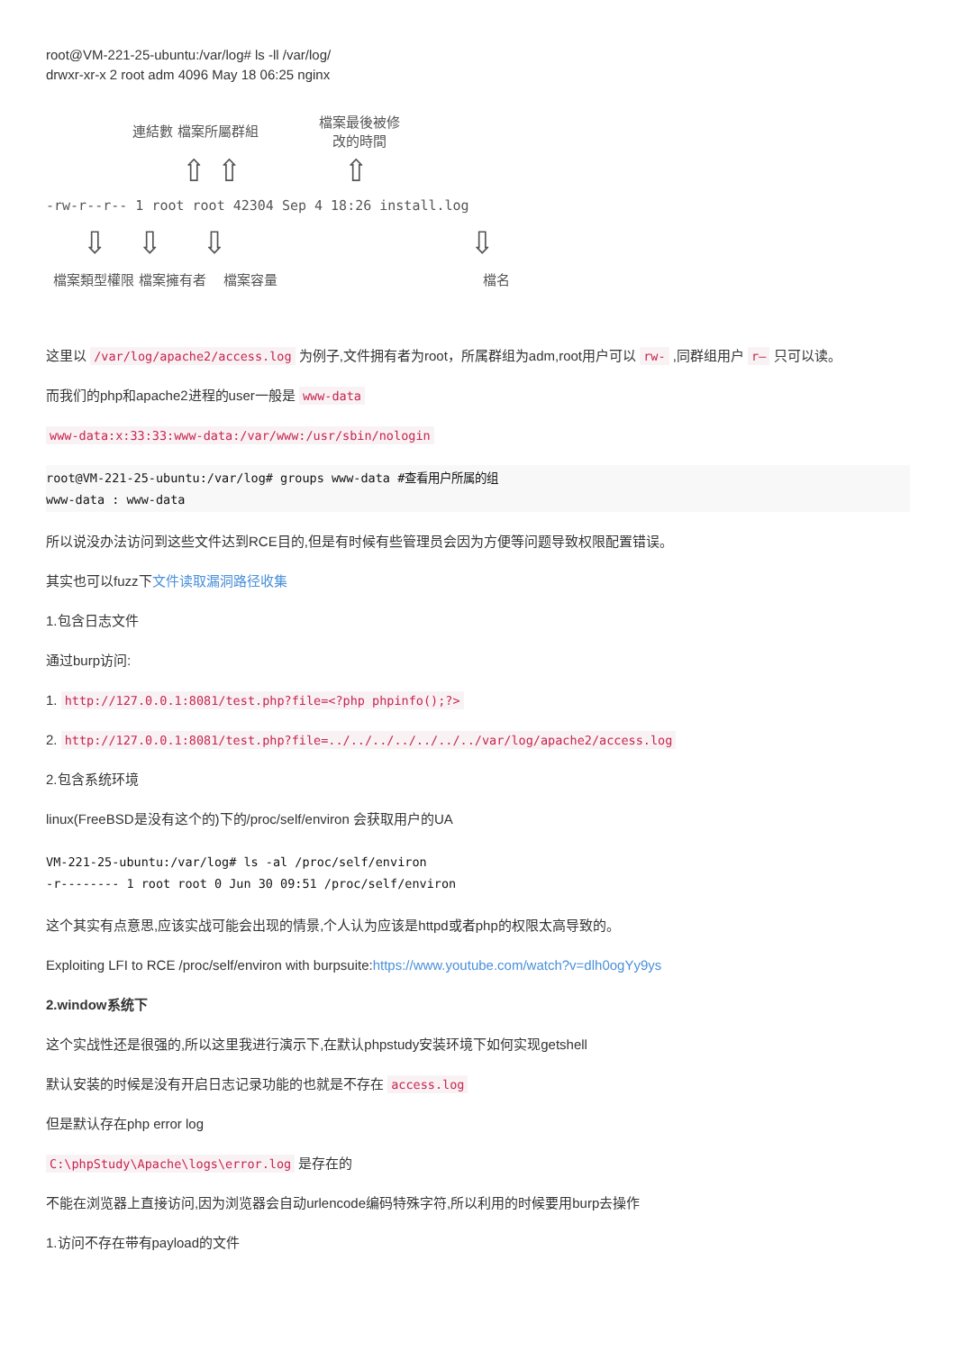root@VM-221-25-ubuntu:/var/log# ls -ll /var/log/
drwxr-xr-x 2 root adm 4096 May 18 06:25 nginx
連結數 檔案所屬群組
檔案最後被修
改的時間
⇧ ⇧ ⇧
-rw-r--r-- 1 root root 42304 Sep 4 18:26 install.log
⇩ ⇩ ⇩ ⇩
檔案類型權限 檔案擁有者 檔案容量 檔名
这里以 /var/log/apache2/access.log 为例子,文件拥有者为root，所属群组为adm,root用户可以 rw- ,同群组用户 r– 只可以读。
而我们的php和apache2进程的user一般是 www-data
www-data:x:33:33:www-data:/var/www:/usr/sbin/nologin
root@VM-221-25-ubuntu:/var/log# groups www-data #查看用户所属的组
www-data : www-data
所以说没办法访问到这些文件达到RCE目的,但是有时候有些管理员会因为方便等问题导致权限配置错误。
其实也可以fuzz下文件读取漏洞路径收集
1.包含日志文件
通过burp访问:
1. http://127.0.0.1:8081/test.php?file=<?php phpinfo();?>
2. http://127.0.0.1:8081/test.php?file=../../../../../../../var/log/apache2/access.log
2.包含系统环境
linux(FreeBSD是没有这个的)下的/proc/self/environ 会获取用户的UA
VM-221-25-ubuntu:/var/log# ls -al /proc/self/environ
-r-------- 1 root root 0 Jun 30 09:51 /proc/self/environ
这个其实有点意思,应该实战可能会出现的情景,个人认为应该是httpd或者php的权限太高导致的。
Exploiting LFI to RCE /proc/self/environ with burpsuite:https://www.youtube.com/watch?v=dlh0ogYy9ys
2.window系统下
这个实战性还是很强的,所以这里我进行演示下,在默认phpstudy安装环境下如何实现getshell
默认安装的时候是没有开启日志记录功能的也就是不存在 access.log
但是默认存在php error log
C:\phpStudy\Apache\logs\error.log 是存在的
不能在浏览器上直接访问,因为浏览器会自动urlencode编码特殊字符,所以利用的时候要用burp去操作
1.访问不存在带有payload的文件